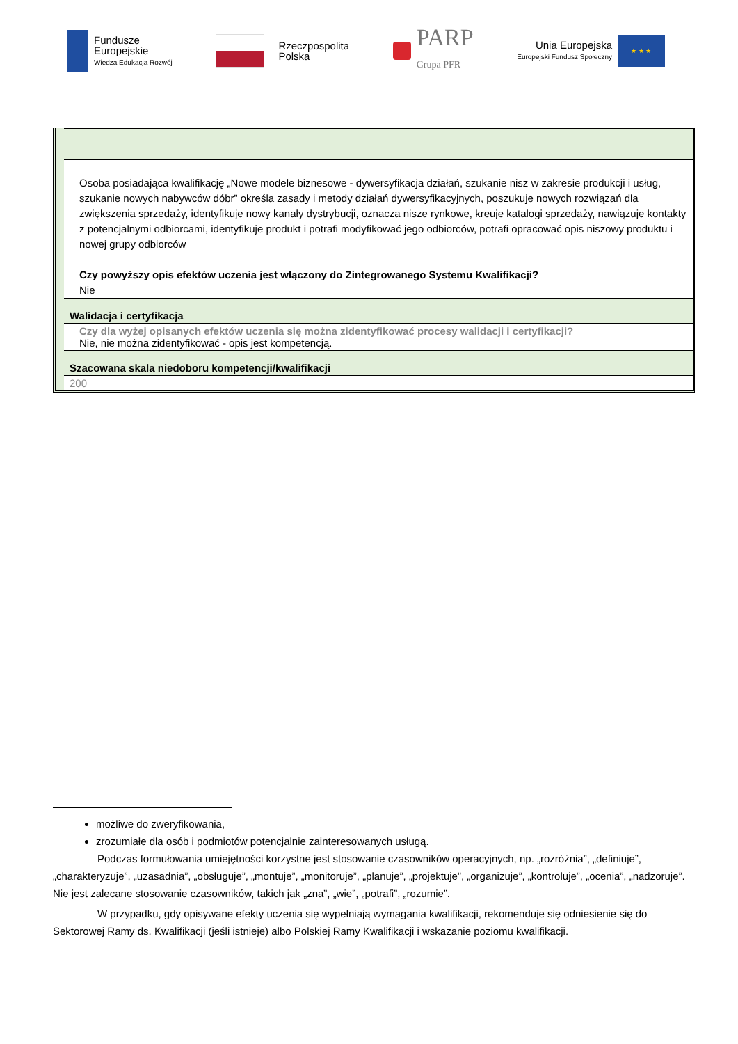Fundusze
Europejskie
Wiedza Edukacja Rozwój
Rzeczpospolita
Polska
PARP
Grupa PFR
Unia Europejska
Europejski Fundusz Społeczny
★ ★ ★
| Osoba posiadająca kwalifikację „Nowe modele biznesowe - dywersyfikacja działań, szukanie nisz w zakresie produkcji i usług, szukanie nowych nabywców dóbr” określa zasady i metody działań dywersyfikacyjnych, poszukuje nowych rozwiązań dla zwiększenia sprzedaży, identyfikuje nowy kanały dystrybucji, oznacza nisze rynkowe, kreuje katalogi sprzedaży, nawiązuje kontakty z potencjalnymi odbiorcami, identyfikuje produkt i potrafi modyfikować jego odbiorców, potrafi opracować opis niszowy produktu i nowej grupy odbiorców Czy powyższy opis efektów uczenia jest włączony do Zintegrowanego Systemu Kwalifikacji? Nie |
| Walidacja i certyfikacja |
| Czy dla wyżej opisanych efektów uczenia się można zidentyfikować procesy walidacji i certyfikacji? Nie, nie można zidentyfikować - opis jest kompetencją. |
| Szacowana skala niedoboru kompetencji/kwalifikacji |
| 200 |
możliwe do zweryfikowania,
zrozumiałe dla osób i podmiotów potencjalnie zainteresowanych usługą.
Podczas formułowania umiejętności korzystne jest stosowanie czasowników operacyjnych, np. „rozróżnia”, „definiuje”, „charakteryzuje”, „uzasadnia”, „obsługuje”, „montuje”, „monitoruje”, „planuje”, „projektuje”, „organizuje”, „kontroluje”, „ocenia”, „nadzoruje”. Nie jest zalecane stosowanie czasowników, takich jak „zna”, „wie”, „potrafi”, „rozumie”.
W przypadku, gdy opisywane efekty uczenia się wypełniają wymagania kwalifikacji, rekomenduje się odniesienie się do Sektorowej Ramy ds. Kwalifikacji (jeśli istnieje) albo Polskiej Ramy Kwalifikacji i wskazanie poziomu kwalifikacji.